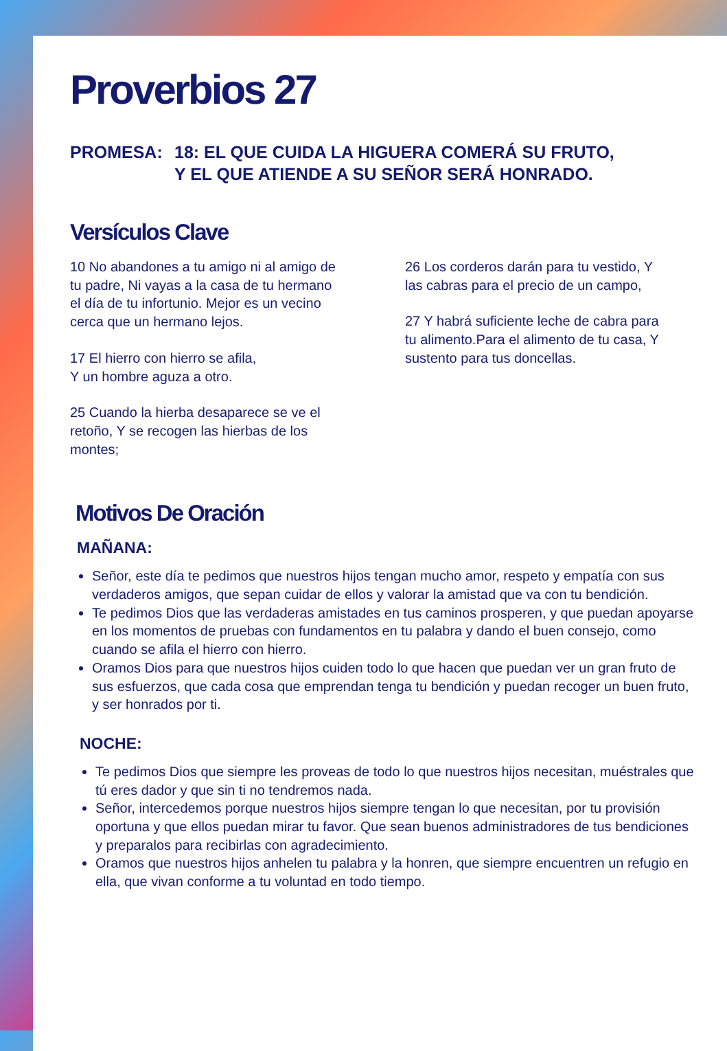Proverbios 27
PROMESA: 18: EL QUE CUIDA LA HIGUERA COMERÁ SU FRUTO,
Y EL QUE ATIENDE A SU SEÑOR SERÁ HONRADO.
Versículos Clave
10 No abandones a tu amigo ni al amigo de tu padre, Ni vayas a la casa de tu hermano el día de tu infortunio. Mejor es un vecino cerca que un hermano lejos.
17 El hierro con hierro se afila,
Y un hombre aguza a otro.
25 Cuando la hierba desaparece se ve el retoño, Y se recogen las hierbas de los montes;
26 Los corderos darán para tu vestido, Y las cabras para el precio de un campo,
27 Y habrá suficiente leche de cabra para tu alimento.Para el alimento de tu casa, Y sustento para tus doncellas.
Motivos De Oración
MAÑANA:
Señor, este día te pedimos que nuestros hijos tengan mucho amor, respeto y empatía con sus verdaderos amigos, que sepan cuidar de ellos y valorar la amistad que va con tu bendición.
Te pedimos Dios que las verdaderas amistades en tus caminos prosperen, y que puedan apoyarse en los momentos de pruebas con fundamentos en tu palabra y dando el buen consejo, como cuando se afila el hierro con hierro.
Oramos Dios para que nuestros hijos cuiden todo lo que hacen que puedan ver un gran fruto de sus esfuerzos, que cada cosa que emprendan tenga tu bendición y puedan recoger un buen fruto, y ser honrados por ti.
NOCHE:
Te pedimos Dios que siempre les proveas de todo lo que nuestros hijos necesitan, muéstrales que tú eres dador y que sin ti no tendremos nada.
Señor, intercedemos porque nuestros hijos siempre tengan lo que necesitan, por tu provisión oportuna y que ellos puedan mirar tu favor. Que sean buenos administradores de tus bendiciones y preparalos para recibirlas con agradecimiento.
Oramos que nuestros hijos anhelen tu palabra y la honren, que siempre encuentren un refugio en ella, que vivan conforme a tu voluntad en todo tiempo.